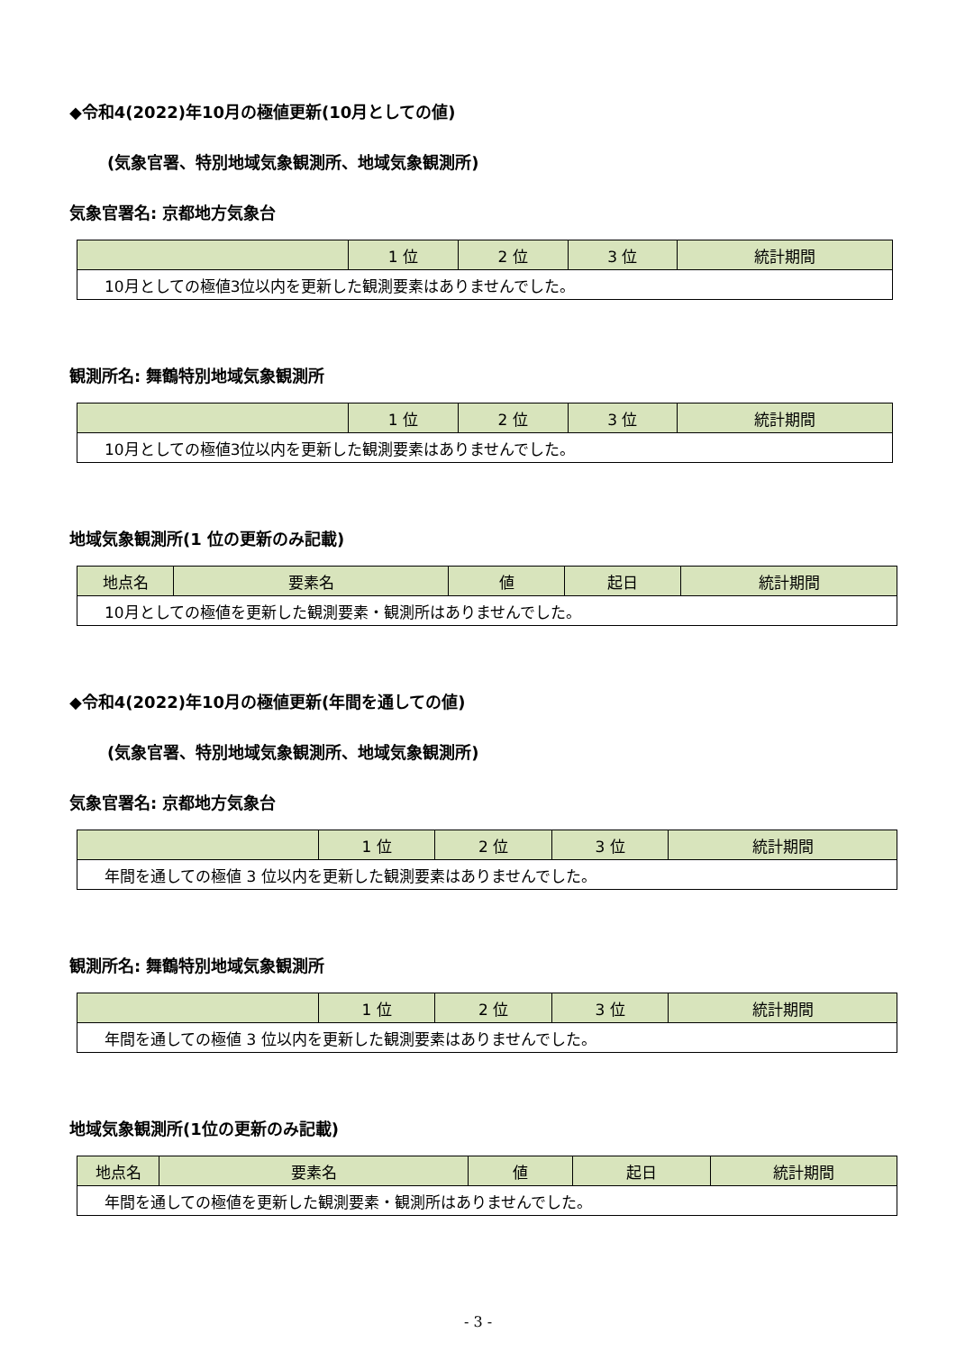◆令和4(2022)年10月の極値更新(10月としての値)
(気象官署、特別地域気象観測所、地域気象観測所)
気象官署名: 京都地方気象台
| | 1 位 | 2 位 | 3 位 | 統計期間 |
| --- | --- | --- | --- | --- |
| 10月としての極値3位以内を更新した観測要素はありませんでした。 | | | | |
観測所名: 舞鶴特別地域気象観測所
| | 1 位 | 2 位 | 3 位 | 統計期間 |
| --- | --- | --- | --- | --- |
| 10月としての極値3位以内を更新した観測要素はありませんでした。 | | | | |
地域気象観測所(1 位の更新のみ記載)
| 地点名 | 要素名 | 値 | 起日 | 統計期間 |
| --- | --- | --- | --- | --- |
| 10月としての極値を更新した観測要素・観測所はありませんでした。 | | | | |
◆令和4(2022)年10月の極値更新(年間を通しての値)
(気象官署、特別地域気象観測所、地域気象観測所)
気象官署名: 京都地方気象台
| | 1 位 | 2 位 | 3 位 | 統計期間 |
| --- | --- | --- | --- | --- |
| 年間を通しての極値 3 位以内を更新した観測要素はありませんでした。 | | | | |
観測所名: 舞鶴特別地域気象観測所
| | 1 位 | 2 位 | 3 位 | 統計期間 |
| --- | --- | --- | --- | --- |
| 年間を通しての極値 3 位以内を更新した観測要素はありませんでした。 | | | | |
地域気象観測所(1位の更新のみ記載)
| 地点名 | 要素名 | 値 | 起日 | 統計期間 |
| --- | --- | --- | --- | --- |
| 年間を通しての極値を更新した観測要素・観測所はありませんでした。 | | | | |
- 3 -